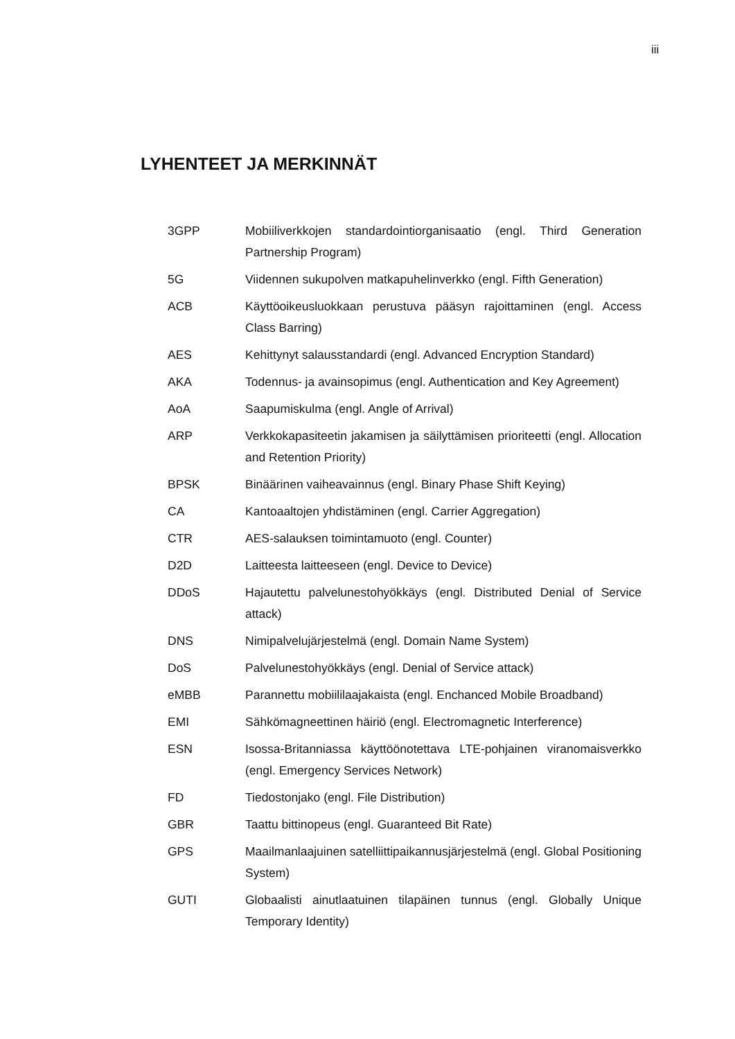iii
LYHENTEET JA MERKINNÄT
3GPP Mobiiliverkkojen standardointiorganisaatio (engl. Third Generation Partnership Program)
5G Viidennen sukupolven matkapuhelinverkko (engl. Fifth Generation)
ACB Käyttöoikeusluokkaan perustuva pääsyn rajoittaminen (engl. Access Class Barring)
AES Kehittynyt salausstandardi (engl. Advanced Encryption Standard)
AKA Todennus- ja avainsopimus (engl. Authentication and Key Agreement)
AoA Saapumiskulma (engl. Angle of Arrival)
ARP Verkkokapasiteetin jakamisen ja säilyttämisen prioriteetti (engl. Allocation and Retention Priority)
BPSK Binäärinen vaiheavainnus (engl. Binary Phase Shift Keying)
CA Kantoaaltojen yhdistäminen (engl. Carrier Aggregation)
CTR AES-salauksen toimintamuoto (engl. Counter)
D2D Laitteesta laitteeseen (engl. Device to Device)
DDoS Hajautettu palvelunestohyökkäys (engl. Distributed Denial of Service attack)
DNS Nimipalvelujärjestelmä (engl. Domain Name System)
DoS Palvelunestohyökkäys (engl. Denial of Service attack)
eMBB Parannettu mobiililaajakaista (engl. Enchanced Mobile Broadband)
EMI Sähkömagneettinen häiriö (engl. Electromagnetic Interference)
ESN Isossa-Britanniassa käyttöönotettava LTE-pohjainen viranomaisverkko (engl. Emergency Services Network)
FD Tiedostonjako (engl. File Distribution)
GBR Taattu bittinopeus (engl. Guaranteed Bit Rate)
GPS Maailmanlaajuinen satelliittipaikannusjärjestelmä (engl. Global Positioning System)
GUTI Globaalisti ainutlaatuinen tilapäinen tunnus (engl. Globally Unique Temporary Identity)